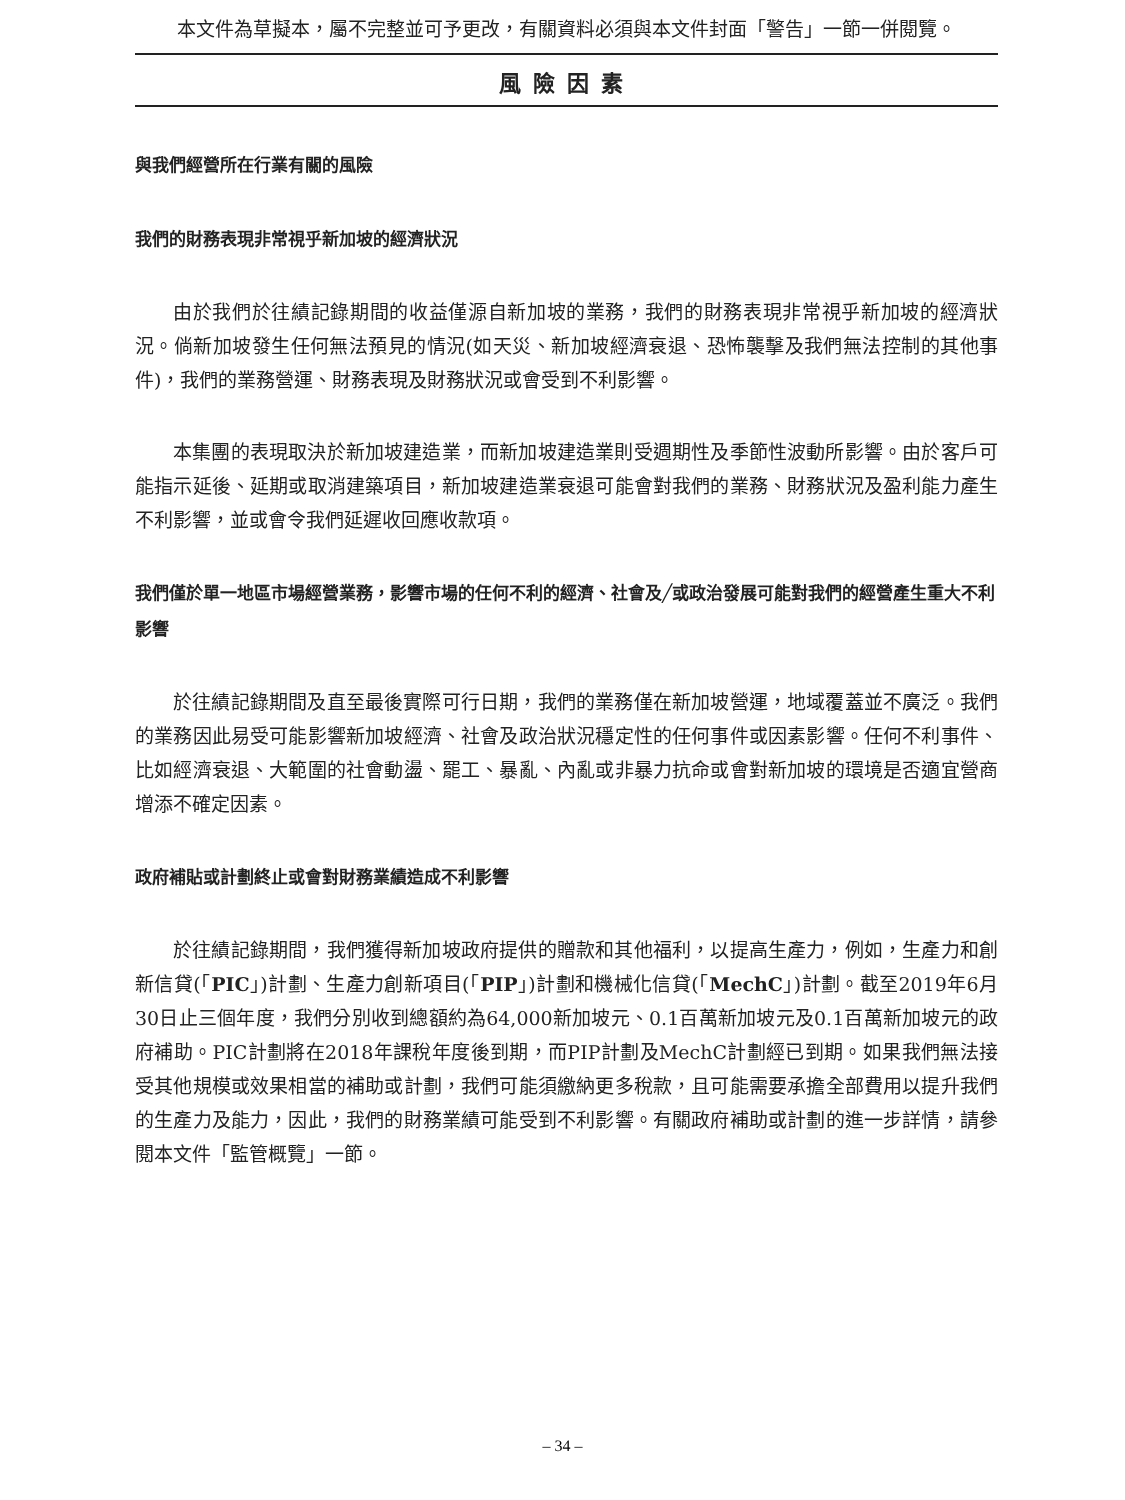本文件為草擬本，屬不完整並可予更改，有關資料必須與本文件封面「警告」一節一併閱覽。
風險因素
與我們經營所在行業有關的風險
我們的財務表現非常視乎新加坡的經濟狀況
由於我們於往績記錄期間的收益僅源自新加坡的業務，我們的財務表現非常視乎新加坡的經濟狀況。倘新加坡發生任何無法預見的情況(如天災、新加坡經濟衰退、恐怖襲擊及我們無法控制的其他事件)，我們的業務營運、財務表現及財務狀況或會受到不利影響。
本集團的表現取決於新加坡建造業，而新加坡建造業則受週期性及季節性波動所影響。由於客戶可能指示延後、延期或取消建築項目，新加坡建造業衰退可能會對我們的業務、財務狀況及盈利能力產生不利影響，並或會令我們延遲收回應收款項。
我們僅於單一地區市場經營業務，影響市場的任何不利的經濟、社會及╱或政治發展可能對我們的經營產生重大不利影響
於往績記錄期間及直至最後實際可行日期，我們的業務僅在新加坡營運，地域覆蓋並不廣泛。我們的業務因此易受可能影響新加坡經濟、社會及政治狀況穩定性的任何事件或因素影響。任何不利事件、比如經濟衰退、大範圍的社會動盪、罷工、暴亂、內亂或非暴力抗命或會對新加坡的環境是否適宜營商增添不確定因素。
政府補貼或計劃終止或會對財務業績造成不利影響
於往績記錄期間，我們獲得新加坡政府提供的贈款和其他福利，以提高生產力，例如，生產力和創新信貸(「PIC」)計劃、生產力創新項目(「PIP」)計劃和機械化信貸(「MechC」)計劃。截至2019年6月30日止三個年度，我們分別收到總額約為64,000新加坡元、0.1百萬新加坡元及0.1百萬新加坡元的政府補助。PIC計劃將在2018年課稅年度後到期，而PIP計劃及MechC計劃經已到期。如果我們無法接受其他規模或效果相當的補助或計劃，我們可能須繳納更多稅款，且可能需要承擔全部費用以提升我們的生產力及能力，因此，我們的財務業績可能受到不利影響。有關政府補助或計劃的進一步詳情，請參閱本文件「監管概覽」一節。
– 34 –